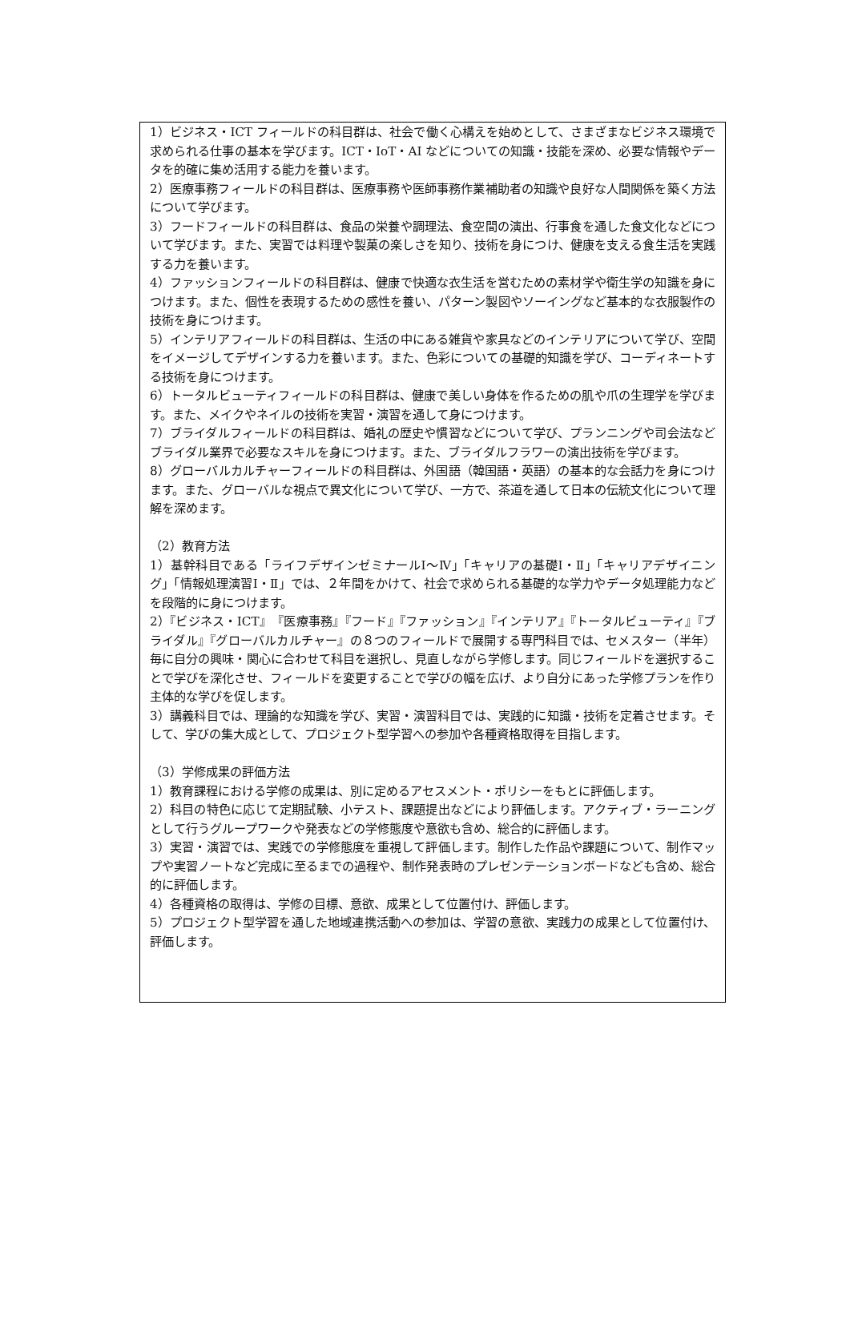1）ビジネス・ICT フィールドの科目群は、社会で働く心構えを始めとして、さまざまなビジネス環境で求められる仕事の基本を学びます。ICT・IoT・AI などについての知識・技能を深め、必要な情報やデータを的確に集め活用する能力を養います。
2）医療事務フィールドの科目群は、医療事務や医師事務作業補助者の知識や良好な人間関係を築く方法について学びます。
3）フードフィールドの科目群は、食品の栄養や調理法、食空間の演出、行事食を通した食文化などについて学びます。また、実習では料理や製菓の楽しさを知り、技術を身につけ、健康を支える食生活を実践する力を養います。
4）ファッションフィールドの科目群は、健康で快適な衣生活を営むための素材学や衛生学の知識を身につけます。また、個性を表現するための感性を養い、パターン製図やソーイングなど基本的な衣服製作の技術を身につけます。
5）インテリアフィールドの科目群は、生活の中にある雑貨や家具などのインテリアについて学び、空間をイメージしてデザインする力を養います。また、色彩についての基礎的知識を学び、コーディネートする技術を身につけます。
6）トータルビューティフィールドの科目群は、健康で美しい身体を作るための肌や爪の生理学を学びます。また、メイクやネイルの技術を実習・演習を通して身につけます。
7）ブライダルフィールドの科目群は、婚礼の歴史や慣習などについて学び、プランニングや司会法などブライダル業界で必要なスキルを身につけます。また、ブライダルフラワーの演出技術を学びます。
8）グローバルカルチャーフィールドの科目群は、外国語（韓国語・英語）の基本的な会話力を身につけます。また、グローバルな視点で異文化について学び、一方で、茶道を通して日本の伝統文化について理解を深めます。
（2）教育方法
1）基幹科目である「ライフデザインゼミナールⅠ～Ⅳ」「キャリアの基礎Ⅰ・Ⅱ」「キャリアデザイニング」「情報処理演習Ⅰ・Ⅱ」では、２年間をかけて、社会で求められる基礎的な学力やデータ処理能力などを段階的に身につけます。
2）『ビジネス・ICT』『医療事務』『フード』『ファッション』『インテリア』『トータルビューティ』『ブライダル』『グローバルカルチャー』の８つのフィールドで展開する専門科目では、セメスター（半年）毎に自分の興味・関心に合わせて科目を選択し、見直しながら学修します。同じフィールドを選択することで学びを深化させ、フィールドを変更することで学びの幅を広げ、より自分にあった学修プランを作り主体的な学びを促します。
3）講義科目では、理論的な知識を学び、実習・演習科目では、実践的に知識・技術を定着させます。そして、学びの集大成として、プロジェクト型学習への参加や各種資格取得を目指します。
（3）学修成果の評価方法
1）教育課程における学修の成果は、別に定めるアセスメント・ポリシーをもとに評価します。
2）科目の特色に応じて定期試験、小テスト、課題提出などにより評価します。アクティブ・ラーニングとして行うグループワークや発表などの学修態度や意欲も含め、総合的に評価します。
3）実習・演習では、実践での学修態度を重視して評価します。制作した作品や課題について、制作マップや実習ノートなど完成に至るまでの過程や、制作発表時のプレゼンテーションボードなども含め、総合的に評価します。
4）各種資格の取得は、学修の目標、意欲、成果として位置付け、評価します。
5）プロジェクト型学習を通した地域連携活動への参加は、学習の意欲、実践力の成果として位置付け、評価します。